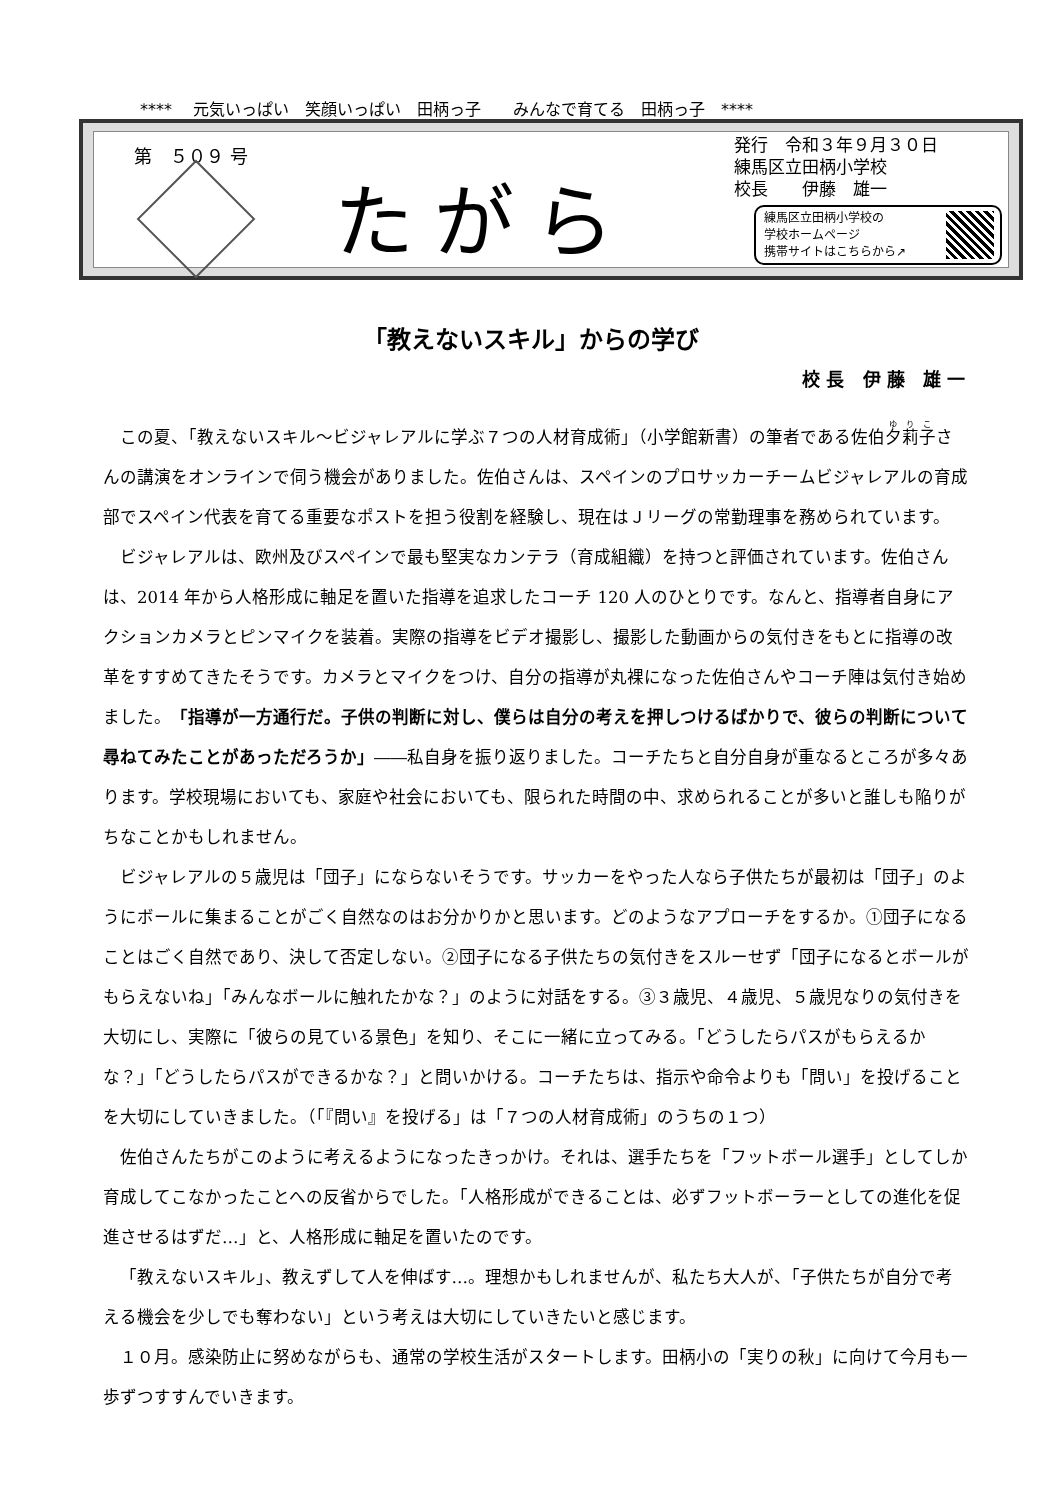****　 元気いっぱい　笑顔いっぱい　田柄っ子　　みんなで育てる　田柄っ子　****
第　５０９ 号
たがら
発行　令和３年９月３０日
練馬区立田柄小学校
校長　　伊藤　雄一
練馬区立田柄小学校の
学校ホームページ
携帯サイトはこちらから↗
「教えないスキル」からの学び
校長 伊藤 雄一
この夏、「教えないスキル～ビジャレアルに学ぶ７つの人材育成術」（小学館新書）の筆者である佐伯夕莉子さんの講演をオンラインで伺う機会がありました。佐伯さんは、スペインのプロサッカーチームビジャレアルの育成部でスペイン代表を育てる重要なポストを担う役割を経験し、現在はＪリーグの常勤理事を務められています。
ビジャレアルは、欧州及びスペインで最も堅実なカンテラ（育成組織）を持つと評価されています。佐伯さんは、2014 年から人格形成に軸足を置いた指導を追求したコーチ 120 人のひとりです。なんと、指導者自身にアクションカメラとピンマイクを装着。実際の指導をビデオ撮影し、撮影した動画からの気付きをもとに指導の改革をすすめてきたそうです。カメラとマイクをつけ、自分の指導が丸裸になった佐伯さんやコーチ陣は気付き始めました。「指導が一方通行だ。子供の判断に対し、僕らは自分の考えを押しつけるばかりで、彼らの判断について尋ねてみたことがあっただろうか」――私自身を振り返りました。コーチたちと自分自身が重なるところが多々あります。学校現場においても、家庭や社会においても、限られた時間の中、求められることが多いと誰しも陥りがちなことかもしれません。
ビジャレアルの５歳児は「団子」にならないそうです。サッカーをやった人なら子供たちが最初は「団子」のようにボールに集まることがごく自然なのはお分かりかと思います。どのようなアプローチをするか。①団子になることはごく自然であり、決して否定しない。②団子になる子供たちの気付きをスルーせず「団子になるとボールがもらえないね」「みんなボールに触れたかな？」のように対話をする。③３歳児、４歳児、５歳児なりの気付きを大切にし、実際に「彼らの見ている景色」を知り、そこに一緒に立ってみる。「どうしたらパスがもらえるかな？」「どうしたらパスができるかな？」と問いかける。コーチたちは、指示や命令よりも「問い」を投げることを大切にしていきました。（「『問い』を投げる」は「７つの人材育成術」のうちの１つ）
佐伯さんたちがこのように考えるようになったきっかけ。それは、選手たちを「フットボール選手」としてしか育成してこなかったことへの反省からでした。「人格形成ができることは、必ずフットボーラーとしての進化を促進させるはずだ…」と、人格形成に軸足を置いたのです。
「教えないスキル」、教えずして人を伸ばす…。理想かもしれませんが、私たち大人が、「子供たちが自分で考える機会を少しでも奪わない」という考えは大切にしていきたいと感じます。
１０月。感染防止に努めながらも、通常の学校生活がスタートします。田柄小の「実りの秋」に向けて今月も一歩ずつすすんでいきます。